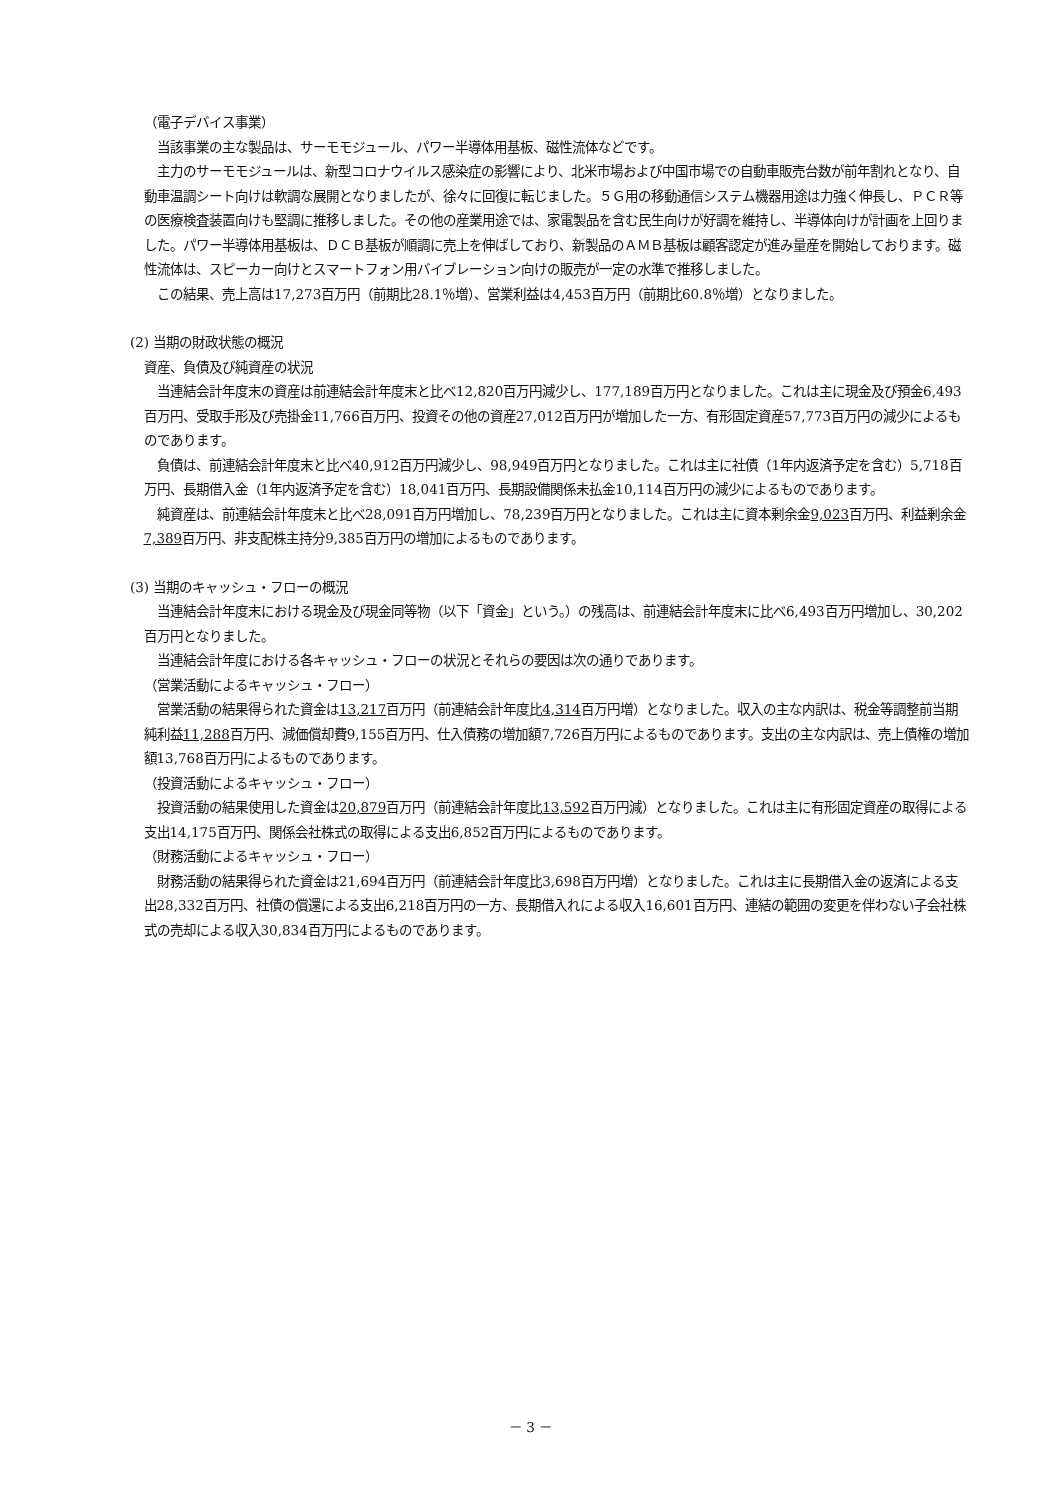（電子デバイス事業）
当該事業の主な製品は、サーモモジュール、パワー半導体用基板、磁性流体などです。
主力のサーモモジュールは、新型コロナウイルス感染症の影響により、北米市場および中国市場での自動車販売台数が前年割れとなり、自動車温調シート向けは軟調な展開となりましたが、徐々に回復に転じました。５Ｇ用の移動通信システム機器用途は力強く伸長し、ＰＣＲ等の医療検査装置向けも堅調に推移しました。その他の産業用途では、家電製品を含む民生向けが好調を維持し、半導体向けが計画を上回りました。パワー半導体用基板は、ＤＣＢ基板が順調に売上を伸ばしており、新製品のＡＭＢ基板は顧客認定が進み量産を開始しております。磁性流体は、スピーカー向けとスマートフォン用バイブレーション向けの販売が一定の水準で推移しました。
この結果、売上高は17,273百万円（前期比28.1％増）、営業利益は4,453百万円（前期比60.8％増）となりました。
(2) 当期の財政状態の概況
資産、負債及び純資産の状況
当連結会計年度末の資産は前連結会計年度末と比べ12,820百万円減少し、177,189百万円となりました。これは主に現金及び預金6,493百万円、受取手形及び売掛金11,766百万円、投資その他の資産27,012百万円が増加した一方、有形固定資産57,773百万円の減少によるものであります。
負債は、前連結会計年度末と比べ40,912百万円減少し、98,949百万円となりました。これは主に社債（1年内返済予定を含む）5,718百万円、長期借入金（1年内返済予定を含む）18,041百万円、長期設備関係未払金10,114百万円の減少によるものであります。
純資産は、前連結会計年度末と比べ28,091百万円増加し、78,239百万円となりました。これは主に資本剰余金9,023百万円、利益剰余金7,389百万円、非支配株主持分9,385百万円の増加によるものであります。
(3) 当期のキャッシュ・フローの概況
当連結会計年度末における現金及び現金同等物（以下「資金」という。）の残高は、前連結会計年度末に比べ6,493百万円増加し、30,202百万円となりました。
当連結会計年度における各キャッシュ・フローの状況とそれらの要因は次の通りであります。
（営業活動によるキャッシュ・フロー）
営業活動の結果得られた資金は13,217百万円（前連結会計年度比4,314百万円増）となりました。収入の主な内訳は、税金等調整前当期純利益11,288百万円、減価償却費9,155百万円、仕入債務の増加額7,726百万円によるものであります。支出の主な内訳は、売上債権の増加額13,768百万円によるものであります。
（投資活動によるキャッシュ・フロー）
投資活動の結果使用した資金は20,879百万円（前連結会計年度比13,592百万円減）となりました。これは主に有形固定資産の取得による支出14,175百万円、関係会社株式の取得による支出6,852百万円によるものであります。
（財務活動によるキャッシュ・フロー）
財務活動の結果得られた資金は21,694百万円（前連結会計年度比3,698百万円増）となりました。これは主に長期借入金の返済による支出28,332百万円、社債の償還による支出6,218百万円の一方、長期借入れによる収入16,601百万円、連結の範囲の変更を伴わない子会社株式の売却による収入30,834百万円によるものであります。
－ 3 －